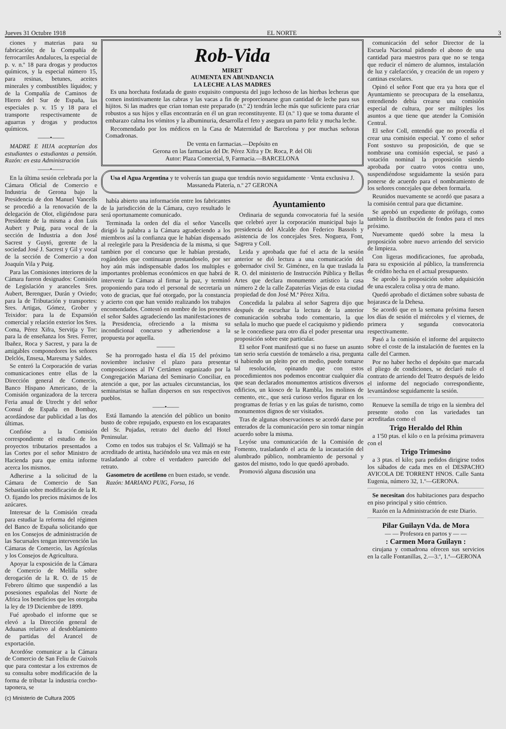Jueves 31 Octubre 1918 EL NORTE 3
ciones y materias para su fabricación; de la Compañía de ferrocarriles Andaluces, la especial de p. v. n.º 18 para drogas y productos químicos, y la especial número 15, para resinas, betunes, aceites minerales y combustibles líquidos; y de la Compañía de Caminos de Hierro del Sur de España, las especiales p. v. 15 y 18 para el transporte respectivamente de aguarras y drogas y productos químicos.
——•——
MADRE E HIJA aceptarían dos estudiantes o estudiantas a pensión. Razón: en esta Administración
——•——
En la última sesión celebrada por la Cámara Oficial de Comercio e Industria de Gerona bajo la Presidencia de don Manuel Vancells se procedió a la renovación de la delegación de Olot, eligiéndose para Presidente de la misma a don Luis Aubert y Puig, para vocal de la sección de Industria a don José Sacrest y Guytó, gerente de la sociedad José J. Sacrest y Gil y vocal de la sección de Comercio a don Joaquín Vila y Puig.
Para las Comisiones interiores de la Cámara fueron designados: Comisión de Legislación y aranceles Sres. Aubert, Berenguer, Durán y Oviedo; para la de Tributación y transportes: Sres. Artigas, Gómez, Grober y Teixidor: para la de Expansión comercial y relación exterior los Sres. Coma, Pérez Xifra, Servitja y Tor: para la de enseñanza los Sres. Ferrer, Ibañez, Roca y Sacrest, y para la de amigables componedores los señores Delclós, Ensesa, Maresma y Saldes.
Se enteró la Corporación de varias comunicaciones entre ellas de la Dirección general de Comercio, Banco Hispano Americano, de la Comisión organizadora de la tercera Feria anual de Utrecht y del señor Consul de España en Bombay, acordándose dar publicidad a las dos últimas.
Confióse a la Comisión correspondiente el estudio de los proyectos tributarios presentados a las Cortes por el señor Ministro de Hacienda para que emita informe acerca los mismos.
Adherirse a la solicitud de la Cámara de Comercio de San Sebastián sobre modificación de la R. O. fijando los precios máximos de los azúcares.
Interesar de la Comisión creada para estudiar la reforma del régimen del Banco de España solicitando que en los Consejos de administración de las Sucursales tengan intervención las Cámaras de Comercio, las Agrícolas y los Consejos de Agricultura.
Apoyar la exposición de la Cámara de Comercio de Melilla sobre derogación de la R. O. de 15 de Febrero último que suspendió a las posesiones españolas del Norte de Africa los beneficios que les otorgaba la ley de 19 Diciembre de 1899.
Fué aprobado el informe que se elevó a la Dirección general de Aduanas relativo al desdoblamiento de partidas del Arancel de exportación.
Acordóse comunicar a la Cámara de Comercio de San Feliu de Guixols que para contestar a los extremos de su consulta sobre modificación de la forma de tributar la industria corcho-taponera, se
Rob-Vida
MIRET
AUMENTA EN ABUNDANCIA
LA LECHE A LAS MADRES
Es una horchata fosfatada de gusto exquisito compuesta del jugo lechoso de las hierbas lecheras que comen instintivamente las cabras y las vacas a fin de proporcionarse gran cantidad de leche para sus hijitos. Si las madres que crian toman este preparado (n.º 2) tendrán leche más que suficiente para criar robustos a sus hijos y ellas encontrarán en él un gran reconstituyente. El (n.º 1) que se toma durante el embarazo calma los vómitos y la albuminuria, desarrolla el feto y asegura un parto feliz y mucha leche.
Recomendado por los médicos en la Casa de Maternidad de Barcelona y por muchas señoras Comadronas.
De venta en farmacias.—Depósito en
Gerona en las farmacias del Dr. Pérez Xifra y Dr. Roca, P. del Oli
Autor: Plaza Comercial, 9, Farmacia.—BARCELONA
Usa el Agua Argentina y te volverás tan guapa que tendrás novio seguidamente · Venta exclusiva J. Massaneda Platería, n.º 27 GERONA
había abierto una información entre los fabricantes de la jurisdicción de la Cámara, cuyo resultado le será oportunamente comunicado.
Terminada la orden del día el señor Vancells dirigió la palabra a la Cámara agradeciendo a los miembros así la confianza que le habían dispensado al reelegirle para la Presidencia de la misma, si que tambien por el concurso que le habían prestado, rogándoles que continuaran prestandoselo, por ser hoy aún más indispensable dados los multiples e importantes problemas económicos en que habrá de intervenir la Cámara al firmar la paz, y terminó proponiendo para todo el personal de secretaría un voto de gracias, que fué otorgado, por la constancia y acierto con que han venido realizando los trabajos encomendados. Contestó en nombre de los presentes el señor Saldes agradeciendo las manifestaciones de la Presidencia, ofreciendo a la misma su incondicional concurso y adheriendose a la propuesta por aquella.
———
Se ha prorrogado hasta el día 15 del próximo noviembre inclusive el plazo para presentar composiciones al IV Certámen organizado por la Congregación Mariana del Seminario Conciliar, en atención a que, por las actuales circunstancias, los seminaristas se hallan dispersos en sus respectivos pueblos.
——•——
Está llamando la atención del público un bonito busto de cobre repujado, expuesto en los escaparates del Sr. Pujadas, retrato del dueño del Hotel Peninsular.
Como en todos sus trabajos el Sr. Vallmajó se ha acreditado de artista, haciéndolo una vez más en este trasladando al cobre el verdadero parecido del retrato.
Gasometro de acetileno en buen estado, se vende.
Razón: MARIANO PUIG, Forsa, 16
Ayuntamiento
Ordinaria de segunda convocatoria fué la sesión que celebró ayer la corporación municipal bajo la presidencia del Alcalde don Federico Bassols y asistencia de los concejales Sres. Noguera, Font, Sagrera y Coll.
Leida y aprobada que fué el acta de la sesión anterior se dió lectura a una comunicación del gobernador civil Sr. Giménez, en la que traslada la R. O. del ministerio de Instrucción Pública y Bellas Artes que declara monumento artístico la casa número 2 de la calle Zapaterías Viejas de esta ciudad propiedad de don José M.ª Pérez Xifra.
Concedida la palabra al señor Sagrera dijo que después de escuchar la lectura de la anterior comunicación sobraba todo comentario, la que señala lo mucho que puede el caciquismo y pidiendo se le concediese para otro día el poder presentar una proposición sobre este particular.
El señor Font manifestó que si no fuese un asunto tan serio sería cuestión de tomárselo a risa, pregunta si habiendo un pleito por en medio, puede tomarse tal resolución, opinando que con estos procedimientos nos podemos encontrar cualquier día que sean declarados monumentos artisticos diversos edificios, un kiosco de la Rambla, los molinos de cemento, etc., que será curioso verlos figurar en los programas de ferias y en las guías de turismo, como monumentos dignos de ser visitados.
Tras de algunas observaciones se acordó darse por enterados de la comunicación pero sin tomar ningún acuerdo sobre la misma.
Leyóse una comunicación de la Comisión de Fomento, trasladando el acta de la incautación del alumbrado público, nombramiento de personal y gastos del mismo, todo lo que quedó aprobado.
Promovió alguna discusión una
comunicación del señor Director de la Escuela Nacional pidiendo el abono de una cantidad para maestros para que no se tenga que reducir el número de alumnos, instalación de luz y calefacción, y creación de un ropero y cantinas escolares.
Opinó el señor Font que era ya hora que el Ayuntamiento se preocupara de la enseñanza, entendiendo debía crearse una comisión especial de cultura, por ser múltiples los asuntos a que tiene que atender la Comisión Central.
El señor Coll, entendió que no procedía el crear una comisión especial. Y como el señor Font sostuvo su proposición, de que se nombrase una comisión especial, se pasó a votación nominal la proposición siendo aprobada por cuatro votos contra uno, suspendiéndose seguidamente la sesión para ponerse de acuerdo para el nombramiento de los señores concejales que deben formarla.
Reunidos nuevamente se acordó que pasara a la comisión central para que dictamine.
Se aprobó un expediente de prófugo, como también la distribución de fondos para el mes próximo.
Nuevamente quedó sobre la mesa la proposición sobre nuevo arriendo del servicio de limpieza.
Con ligeras modificaciones, fue aprobada, para su exposición al público, la transferencia de crédito hecha en el actual presupuesto.
Se aprobó la proposición sobre adquisición de una escalera colisa y otra de mano.
Quedó aprobado el dictámen sobre subasta de hojarasca de la Dehesa.
Se acordó que en la semana próxima fuesen los días de sesión el miércoles y el viernes, de primera y segunda convocatoria respectivamente.
Pasó a la comisión el informe del arquitecto sobre el coste de la instalación de fuentes en la calle del Carmen.
Por no haber hecho el depósito que marcada el pliego de condiciones, se declaró nulo el contrato de arriendo del Teatro después de leido el informe del negociado correspondiente, levantándose seguidamente la sesión.
Renueve la semilla de trigo en la siembra del presente otoño con las variedades tan acreditadas como el
Trigo Heraldo del Rhin
a 1'50 ptas. el kilo o en la próxima primavera con el
Trigo Trimesino
a 3 ptas. el kilo; para pedidos dirigirse todos los sábados de cada mes en el DESPACHO AVICOLA DE TORRENT HNOS. Calle Santa Eugenia, número 32, 1.º—GERONA.
Se necesitan dos habitaciones para despacho en piso principal y sitio céntrico.
Razón en la Administración de este Diario.
Pilar Guilayn Vda. de Mora
— — Profesora en partos y — —
: Carmen Mora Guilayn :
cirujana y comadrona ofrecen sus servicios en la calle Fontanillas, 2.—3.º, 1.ª—GERONA
(c) Ministerio de Cultura 2005